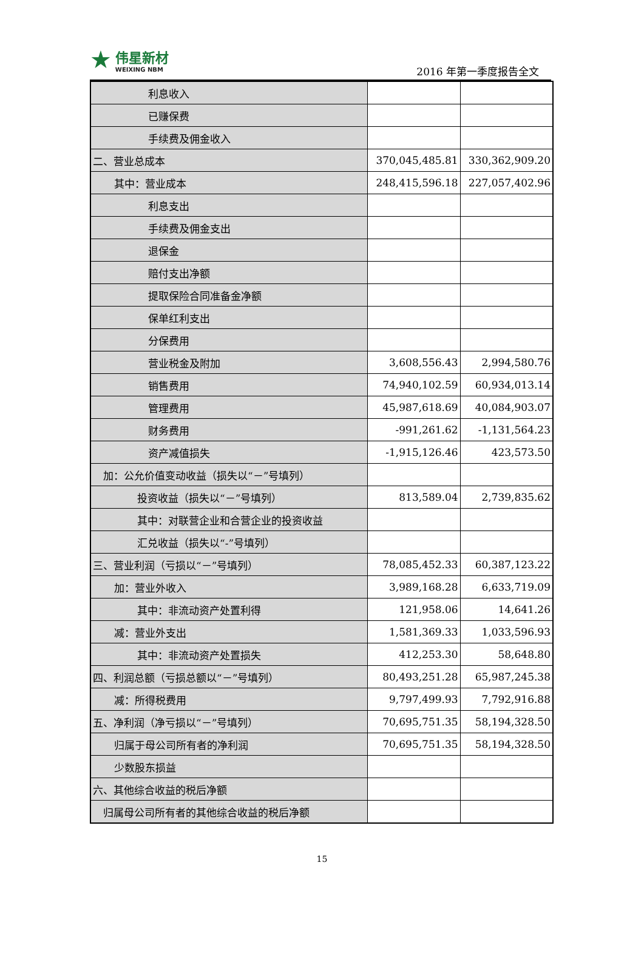★
伟星新材
WEIXING NBM
2016 年第一季度报告全文
| 利息收入 | | |
| 已赚保费 | | |
| 手续费及佣金收入 | | |
| 二、营业总成本 | 370,045,485.81 | 330,362,909.20 |
| 其中：营业成本 | 248,415,596.18 | 227,057,402.96 |
| 利息支出 | | |
| 手续费及佣金支出 | | |
| 退保金 | | |
| 赔付支出净额 | | |
| 提取保险合同准备金净额 | | |
| 保单红利支出 | | |
| 分保费用 | | |
| 营业税金及附加 | 3,608,556.43 | 2,994,580.76 |
| 销售费用 | 74,940,102.59 | 60,934,013.14 |
| 管理费用 | 45,987,618.69 | 40,084,903.07 |
| 财务费用 | -991,261.62 | -1,131,564.23 |
| 资产减值损失 | -1,915,126.46 | 423,573.50 |
| 加：公允价值变动收益（损失以“－”号填列） | | |
| 投资收益（损失以“－”号填列） | 813,589.04 | 2,739,835.62 |
| 其中：对联营企业和合营企业的投资收益 | | |
| 汇兑收益（损失以“-”号填列） | | |
| 三、营业利润（亏损以“－”号填列） | 78,085,452.33 | 60,387,123.22 |
| 加：营业外收入 | 3,989,168.28 | 6,633,719.09 |
| 其中：非流动资产处置利得 | 121,958.06 | 14,641.26 |
| 减：营业外支出 | 1,581,369.33 | 1,033,596.93 |
| 其中：非流动资产处置损失 | 412,253.30 | 58,648.80 |
| 四、利润总额（亏损总额以“－”号填列） | 80,493,251.28 | 65,987,245.38 |
| 减：所得税费用 | 9,797,499.93 | 7,792,916.88 |
| 五、净利润（净亏损以“－”号填列） | 70,695,751.35 | 58,194,328.50 |
| 归属于母公司所有者的净利润 | 70,695,751.35 | 58,194,328.50 |
| 少数股东损益 | | |
| 六、其他综合收益的税后净额 | | |
| 归属母公司所有者的其他综合收益的税后净额 | | |
15